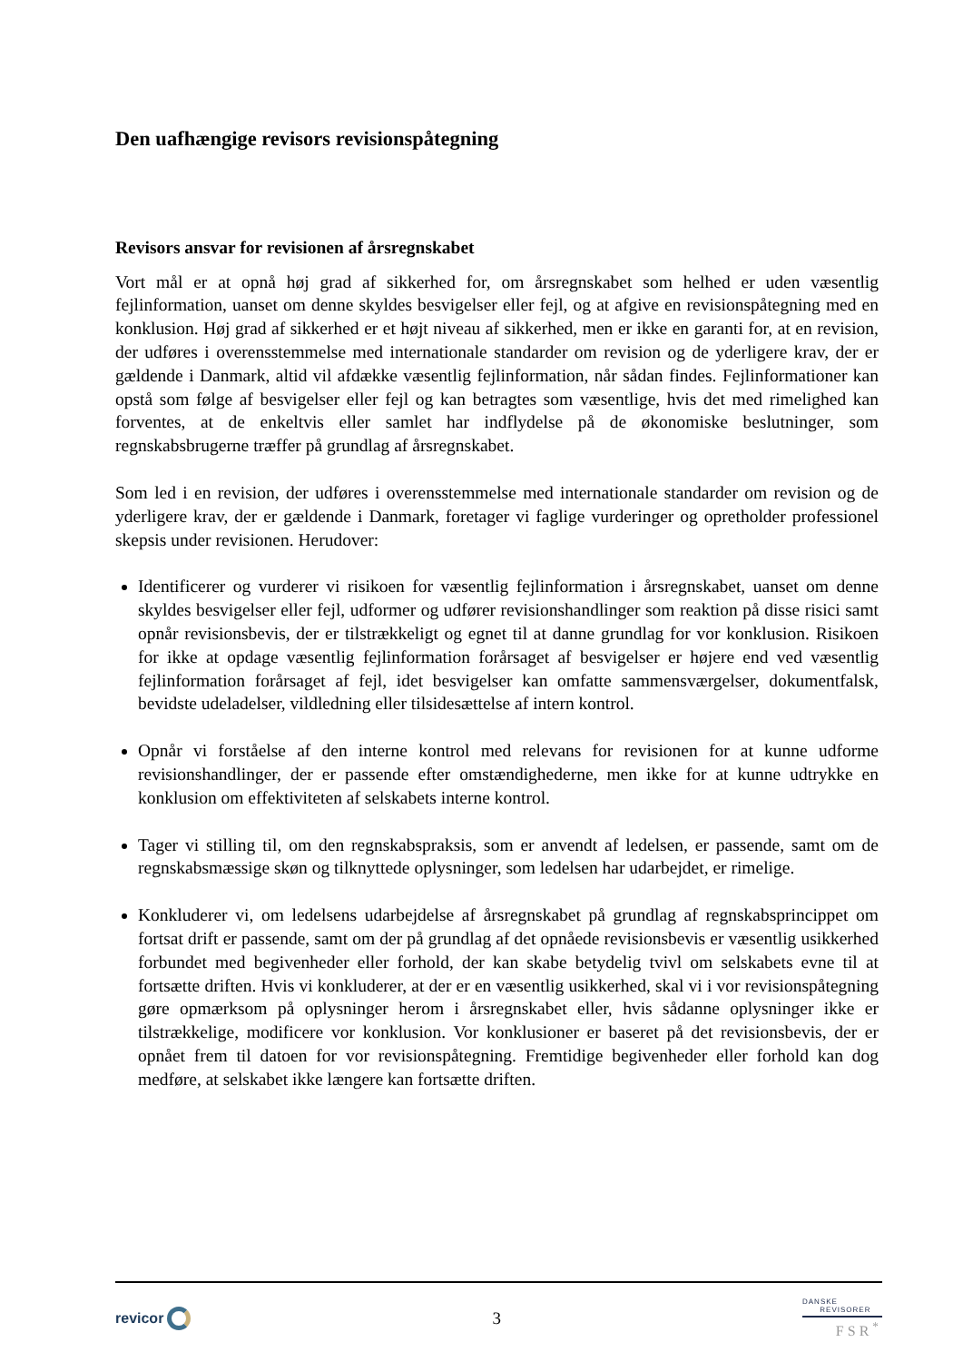Den uafhængige revisors revisionspåtegning
Revisors ansvar for revisionen af årsregnskabet
Vort mål er at opnå høj grad af sikkerhed for, om årsregnskabet som helhed er uden væsentlig fejlinformation, uanset om denne skyldes besvigelser eller fejl, og at afgive en revisionspåtegning med en konklusion. Høj grad af sikkerhed er et højt niveau af sikkerhed, men er ikke en garanti for, at en revision, der udføres i overensstemmelse med internationale standarder om revision og de yderligere krav, der er gældende i Danmark, altid vil afdække væsentlig fejlinformation, når sådan findes. Fejlinformationer kan opstå som følge af besvigelser eller fejl og kan betragtes som væsentlige, hvis det med rimelighed kan forventes, at de enkeltvis eller samlet har indflydelse på de økonomiske beslutninger, som regnskabsbrugerne træffer på grundlag af årsregnskabet.
Som led i en revision, der udføres i overensstemmelse med internationale standarder om revision og de yderligere krav, der er gældende i Danmark, foretager vi faglige vurderinger og opretholder professionel skepsis under revisionen. Herudover:
Identificerer og vurderer vi risikoen for væsentlig fejlinformation i årsregnskabet, uanset om denne skyldes besvigelser eller fejl, udformer og udfører revisionshandlinger som reaktion på disse risici samt opnår revisionsbevis, der er tilstrækkeligt og egnet til at danne grundlag for vor konklusion. Risikoen for ikke at opdage væsentlig fejlinformation forårsaget af besvigelser er højere end ved væsentlig fejlinformation forårsaget af fejl, idet besvigelser kan omfatte sammensværgelser, dokumentfalsk, bevidste udeladelser, vildledning eller tilsidesættelse af intern kontrol.
Opnår vi forståelse af den interne kontrol med relevans for revisionen for at kunne udforme revisionshandlinger, der er passende efter omstændighederne, men ikke for at kunne udtrykke en konklusion om effektiviteten af selskabets interne kontrol.
Tager vi stilling til, om den regnskabspraksis, som er anvendt af ledelsen, er passende, samt om de regnskabsmæssige skøn og tilknyttede oplysninger, som ledelsen har udarbejdet, er rimelige.
Konkluderer vi, om ledelsens udarbejdelse af årsregnskabet på grundlag af regnskabsprincippet om fortsat drift er passende, samt om der på grundlag af det opnåede revisionsbevis er væsentlig usikkerhed forbundet med begivenheder eller forhold, der kan skabe betydelig tvivl om selskabets evne til at fortsætte driften. Hvis vi konkluderer, at der er en væsentlig usikkerhed, skal vi i vor revisionspåtegning gøre opmærksom på oplysninger herom i årsregnskabet eller, hvis sådanne oplysninger ikke er tilstrækkelige, modificere vor konklusion. Vor konklusioner er baseret på det revisionsbevis, der er opnået frem til datoen for vor revisionspåtegning. Fremtidige begivenheder eller forhold kan dog medføre, at selskabet ikke længere kan fortsætte driften.
revicor
3
DANSKE
REVISORER
FSR<sup>*</sup>